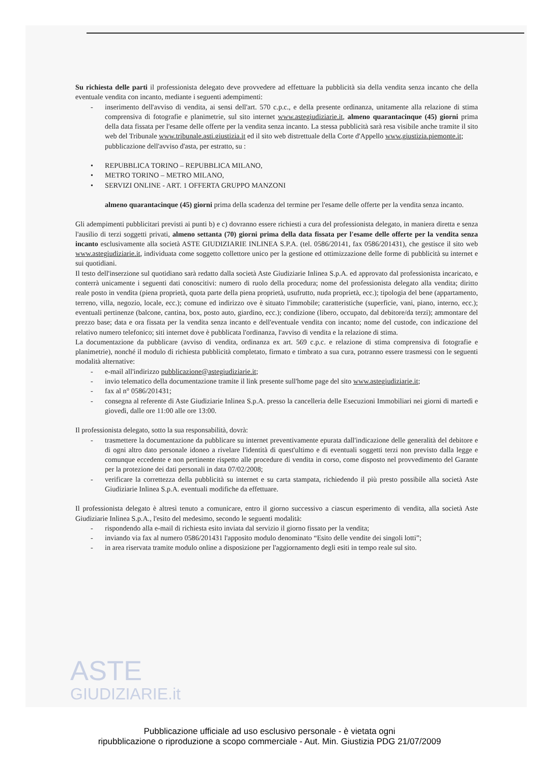ASTE
GIUDIZIARIE.it
Su richiesta delle parti il professionista delegato deve provvedere ad effettuare la pubblicità sia della vendita senza incanto che della eventuale vendita con incanto, mediante i seguenti adempimenti:
- inserimento dell'avviso di vendita, ai sensi dell'art. 570 c.p.c., e della presente ordinanza, unitamente alla relazione di stima comprensiva di fotografie e planimetrie, sul sito internet www.astegiudiziarie.it, almeno quarantacinque (45) giorni prima della data fissata per l'esame delle offerte per la vendita senza incanto. La stessa pubblicità sarà resa visibile anche tramite il sito web del Tribunale www.tribunale.asti.giustizia.it ed il sito web distrettuale della Corte d'Appello www.giustizia.piemonte.it;
pubblicazione dell'avviso d'asta, per estratto, su :
• REPUBBLICA TORINO – REPUBBLICA MILANO,
• METRO TORINO – METRO MILANO,
• SERVIZI ONLINE - ART. 1 OFFERTA GRUPPO MANZONI
almeno quarantacinque (45) giorni prima della scadenza del termine per l'esame delle offerte per la vendita senza incanto.
Gli adempimenti pubblicitari previsti ai punti b) e c) dovranno essere richiesti a cura del professionista delegato, in maniera diretta e senza l'ausilio di terzi soggetti privati, almeno settanta (70) giorni prima della data fissata per l'esame delle offerte per la vendita senza incanto esclusivamente alla società ASTE GIUDIZIARIE INLINEA S.P.A. (tel. 0586/20141, fax 0586/201431), che gestisce il sito web www.astegiudiziarie.it, individuata come soggetto collettore unico per la gestione ed ottimizzazione delle forme di pubblicità su internet e sui quotidiani.
Il testo dell'inserzione sul quotidiano sarà redatto dalla società Aste Giudiziarie Inlinea S.p.A. ed approvato dal professionista incaricato, e conterrà unicamente i seguenti dati conoscitivi: numero di ruolo della procedura; nome del professionista delegato alla vendita; diritto reale posto in vendita (piena proprietà, quota parte della piena proprietà, usufrutto, nuda proprietà, ecc.); tipologia del bene (appartamento, terreno, villa, negozio, locale, ecc.); comune ed indirizzo ove è situato l'immobile; caratteristiche (superficie, vani, piano, interno, ecc.); eventuali pertinenze (balcone, cantina, box, posto auto, giardino, ecc.); condizione (libero, occupato, dal debitore/da terzi); ammontare del prezzo base; data e ora fissata per la vendita senza incanto e dell'eventuale vendita con incanto; nome del custode, con indicazione del relativo numero telefonico; siti internet dove è pubblicata l'ordinanza, l'avviso di vendita e la relazione di stima.
La documentazione da pubblicare (avviso di vendita, ordinanza ex art. 569 c.p.c. e relazione di stima comprensiva di fotografie e planimetrie), nonché il modulo di richiesta pubblicità completato, firmato e timbrato a sua cura, potranno essere trasmessi con le seguenti modalità alternative:
- e-mail all'indirizzo pubblicazione@astegiudiziarie.it;
- invio telematico della documentazione tramite il link presente sull'home page del sito www.astegiudiziarie.it;
- fax al n° 0586/201431;
- consegna al referente di Aste Giudiziarie Inlinea S.p.A. presso la cancelleria delle Esecuzioni Immobiliari nei giorni di martedì e giovedì, dalle ore 11:00 alle ore 13:00.
Il professionista delegato, sotto la sua responsabilità, dovrà:
- trasmettere la documentazione da pubblicare su internet preventivamente epurata dall'indicazione delle generalità del debitore e di ogni altro dato personale idoneo a rivelare l'identità di quest'ultimo e di eventuali soggetti terzi non previsto dalla legge e comunque eccedente e non pertinente rispetto alle procedure di vendita in corso, come disposto nel provvedimento del Garante per la protezione dei dati personali in data 07/02/2008;
- verificare la correttezza della pubblicità su internet e su carta stampata, richiedendo il più presto possibile alla società Aste Giudiziarie Inlinea S.p.A. eventuali modifiche da effettuare.
Il professionista delegato è altresì tenuto a comunicare, entro il giorno successivo a ciascun esperimento di vendita, alla società Aste Giudiziarie Inlinea S.p.A., l'esito del medesimo, secondo le seguenti modalità:
- rispondendo alla e-mail di richiesta esito inviata dal servizio il giorno fissato per la vendita;
- inviando via fax al numero 0586/201431 l'apposito modulo denominato “Esito delle vendite dei singoli lotti”;
- in area riservata tramite modulo online a disposizione per l'aggiornamento degli esiti in tempo reale sul sito.
Pubblicazione ufficiale ad uso esclusivo personale - è vietata ogni
ripubblicazione o riproduzione a scopo commerciale - Aut. Min. Giustizia PDG 21/07/2009